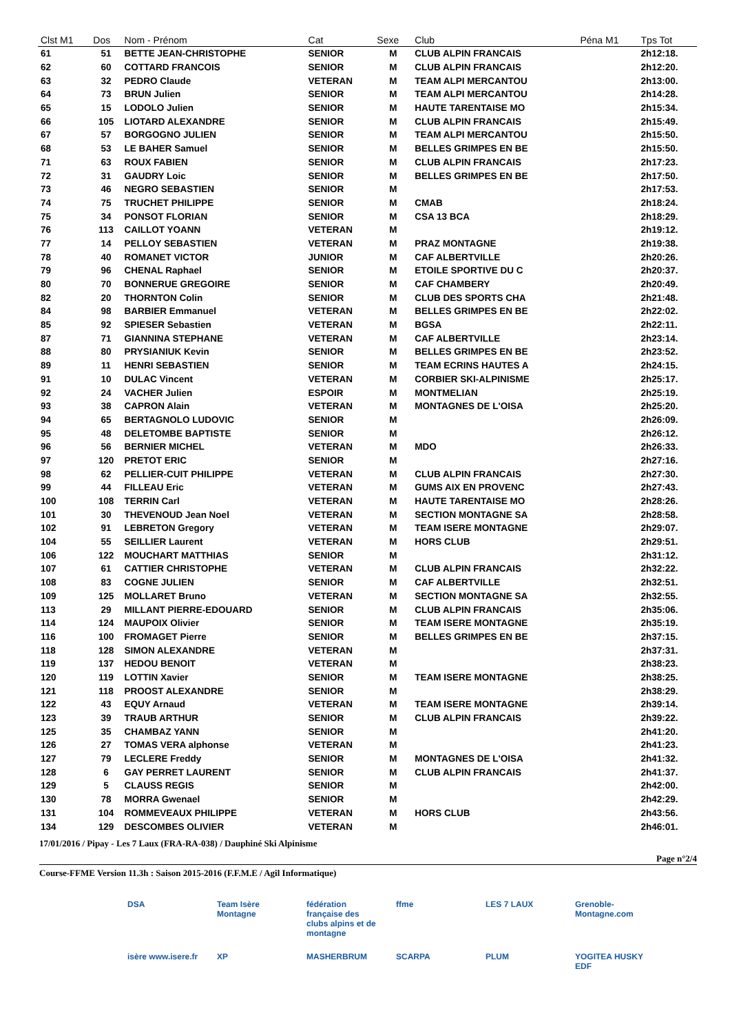| Clst M1 | Dos | Nom - Prénom | Cat | Sexe | Club | Péna M1 | Tps Tot |
| --- | --- | --- | --- | --- | --- | --- | --- |
| 61 | 51 | BETTE JEAN-CHRISTOPHE | SENIOR | M | CLUB ALPIN FRANCAIS | | 2h12:18. |
| 62 | 60 | COTTARD FRANCOIS | SENIOR | M | CLUB ALPIN FRANCAIS | | 2h12:20. |
| 63 | 32 | PEDRO Claude | VETERAN | M | TEAM ALPI MERCANTOU | | 2h13:00. |
| 64 | 73 | BRUN Julien | SENIOR | M | TEAM ALPI MERCANTOU | | 2h14:28. |
| 65 | 15 | LODOLO Julien | SENIOR | M | HAUTE TARENTAISE MO | | 2h15:34. |
| 66 | 105 | LIOTARD ALEXANDRE | SENIOR | M | CLUB ALPIN FRANCAIS | | 2h15:49. |
| 67 | 57 | BORGOGNO JULIEN | SENIOR | M | TEAM ALPI MERCANTOU | | 2h15:50. |
| 68 | 53 | LE BAHER Samuel | SENIOR | M | BELLES GRIMPES EN BE | | 2h15:50. |
| 71 | 63 | ROUX FABIEN | SENIOR | M | CLUB ALPIN FRANCAIS | | 2h17:23. |
| 72 | 31 | GAUDRY Loic | SENIOR | M | BELLES GRIMPES EN BE | | 2h17:50. |
| 73 | 46 | NEGRO SEBASTIEN | SENIOR | M | | | 2h17:53. |
| 74 | 75 | TRUCHET PHILIPPE | SENIOR | M | CMAB | | 2h18:24. |
| 75 | 34 | PONSOT FLORIAN | SENIOR | M | CSA 13 BCA | | 2h18:29. |
| 76 | 113 | CAILLOT YOANN | VETERAN | M | | | 2h19:12. |
| 77 | 14 | PELLOY SEBASTIEN | VETERAN | M | PRAZ MONTAGNE | | 2h19:38. |
| 78 | 40 | ROMANET VICTOR | JUNIOR | M | CAF ALBERTVILLE | | 2h20:26. |
| 79 | 96 | CHENAL Raphael | SENIOR | M | ETOILE SPORTIVE DU C | | 2h20:37. |
| 80 | 70 | BONNERUE GREGOIRE | SENIOR | M | CAF CHAMBERY | | 2h20:49. |
| 82 | 20 | THORNTON Colin | SENIOR | M | CLUB DES SPORTS CHA | | 2h21:48. |
| 84 | 98 | BARBIER Emmanuel | VETERAN | M | BELLES GRIMPES EN BE | | 2h22:02. |
| 85 | 92 | SPIESER Sebastien | VETERAN | M | BGSA | | 2h22:11. |
| 87 | 71 | GIANNINA STEPHANE | VETERAN | M | CAF ALBERTVILLE | | 2h23:14. |
| 88 | 80 | PRYSIANIUK Kevin | SENIOR | M | BELLES GRIMPES EN BE | | 2h23:52. |
| 89 | 11 | HENRI SEBASTIEN | SENIOR | M | TEAM ECRINS HAUTES A | | 2h24:15. |
| 91 | 10 | DULAC Vincent | VETERAN | M | CORBIER SKI-ALPINISME | | 2h25:17. |
| 92 | 24 | VACHER Julien | ESPOIR | M | MONTMELIAN | | 2h25:19. |
| 93 | 38 | CAPRON Alain | VETERAN | M | MONTAGNES DE L'OISA | | 2h25:20. |
| 94 | 65 | BERTAGNOLO LUDOVIC | SENIOR | M | | | 2h26:09. |
| 95 | 48 | DELETOMBE BAPTISTE | SENIOR | M | | | 2h26:12. |
| 96 | 56 | BERNIER MICHEL | VETERAN | M | MDO | | 2h26:33. |
| 97 | 120 | PRETOT ERIC | SENIOR | M | | | 2h27:16. |
| 98 | 62 | PELLIER-CUIT PHILIPPE | VETERAN | M | CLUB ALPIN FRANCAIS | | 2h27:30. |
| 99 | 44 | FILLEAU Eric | VETERAN | M | GUMS AIX EN PROVENC | | 2h27:43. |
| 100 | 108 | TERRIN Carl | VETERAN | M | HAUTE TARENTAISE MO | | 2h28:26. |
| 101 | 30 | THEVENOUD Jean Noel | VETERAN | M | SECTION MONTAGNE SA | | 2h28:58. |
| 102 | 91 | LEBRETON Gregory | VETERAN | M | TEAM ISERE MONTAGNE | | 2h29:07. |
| 104 | 55 | SEILLIER Laurent | VETERAN | M | HORS CLUB | | 2h29:51. |
| 106 | 122 | MOUCHART MATTHIAS | SENIOR | M | | | 2h31:12. |
| 107 | 61 | CATTIER CHRISTOPHE | VETERAN | M | CLUB ALPIN FRANCAIS | | 2h32:22. |
| 108 | 83 | COGNE JULIEN | SENIOR | M | CAF ALBERTVILLE | | 2h32:51. |
| 109 | 125 | MOLLARET Bruno | VETERAN | M | SECTION MONTAGNE SA | | 2h32:55. |
| 113 | 29 | MILLANT PIERRE-EDOUARD | SENIOR | M | CLUB ALPIN FRANCAIS | | 2h35:06. |
| 114 | 124 | MAUPOIX Olivier | SENIOR | M | TEAM ISERE MONTAGNE | | 2h35:19. |
| 116 | 100 | FROMAGET Pierre | SENIOR | M | BELLES GRIMPES EN BE | | 2h37:15. |
| 118 | 128 | SIMON ALEXANDRE | VETERAN | M | | | 2h37:31. |
| 119 | 137 | HEDOU BENOIT | VETERAN | M | | | 2h38:23. |
| 120 | 119 | LOTTIN Xavier | SENIOR | M | TEAM ISERE MONTAGNE | | 2h38:25. |
| 121 | 118 | PROOST ALEXANDRE | SENIOR | M | | | 2h38:29. |
| 122 | 43 | EQUY Arnaud | VETERAN | M | TEAM ISERE MONTAGNE | | 2h39:14. |
| 123 | 39 | TRAUB ARTHUR | SENIOR | M | CLUB ALPIN FRANCAIS | | 2h39:22. |
| 125 | 35 | CHAMBAZ YANN | SENIOR | M | | | 2h41:20. |
| 126 | 27 | TOMAS VERA alphonse | VETERAN | M | | | 2h41:23. |
| 127 | 79 | LECLERE Freddy | SENIOR | M | MONTAGNES DE L'OISA | | 2h41:32. |
| 128 | 6 | GAY PERRET LAURENT | SENIOR | M | CLUB ALPIN FRANCAIS | | 2h41:37. |
| 129 | 5 | CLAUSS REGIS | SENIOR | M | | | 2h42:00. |
| 130 | 78 | MORRA Gwenael | SENIOR | M | | | 2h42:29. |
| 131 | 104 | ROMMEVEAUX PHILIPPE | VETERAN | M | HORS CLUB | | 2h43:56. |
| 134 | 129 | DESCOMBES OLIVIER | VETERAN | M | | | 2h46:01. |
17/01/2016 / Pipay - Les 7 Laux (FRA-RA-038) / Dauphiné Ski Alpinisme
Page n°2/4
Course-FFME Version 11.3h : Saison 2015-2016 (F.F.M.E / Agil Informatique)
DSA
Team Isère Montagne
fédération française des clubs alpins et de montagne
ffme
LES 7 LAUX
Grenoble-Montagne.com
isère www.isere.fr
XP
MASHERBRUM
SCARPA
PLUM
YOGITEA HUSKY EDF